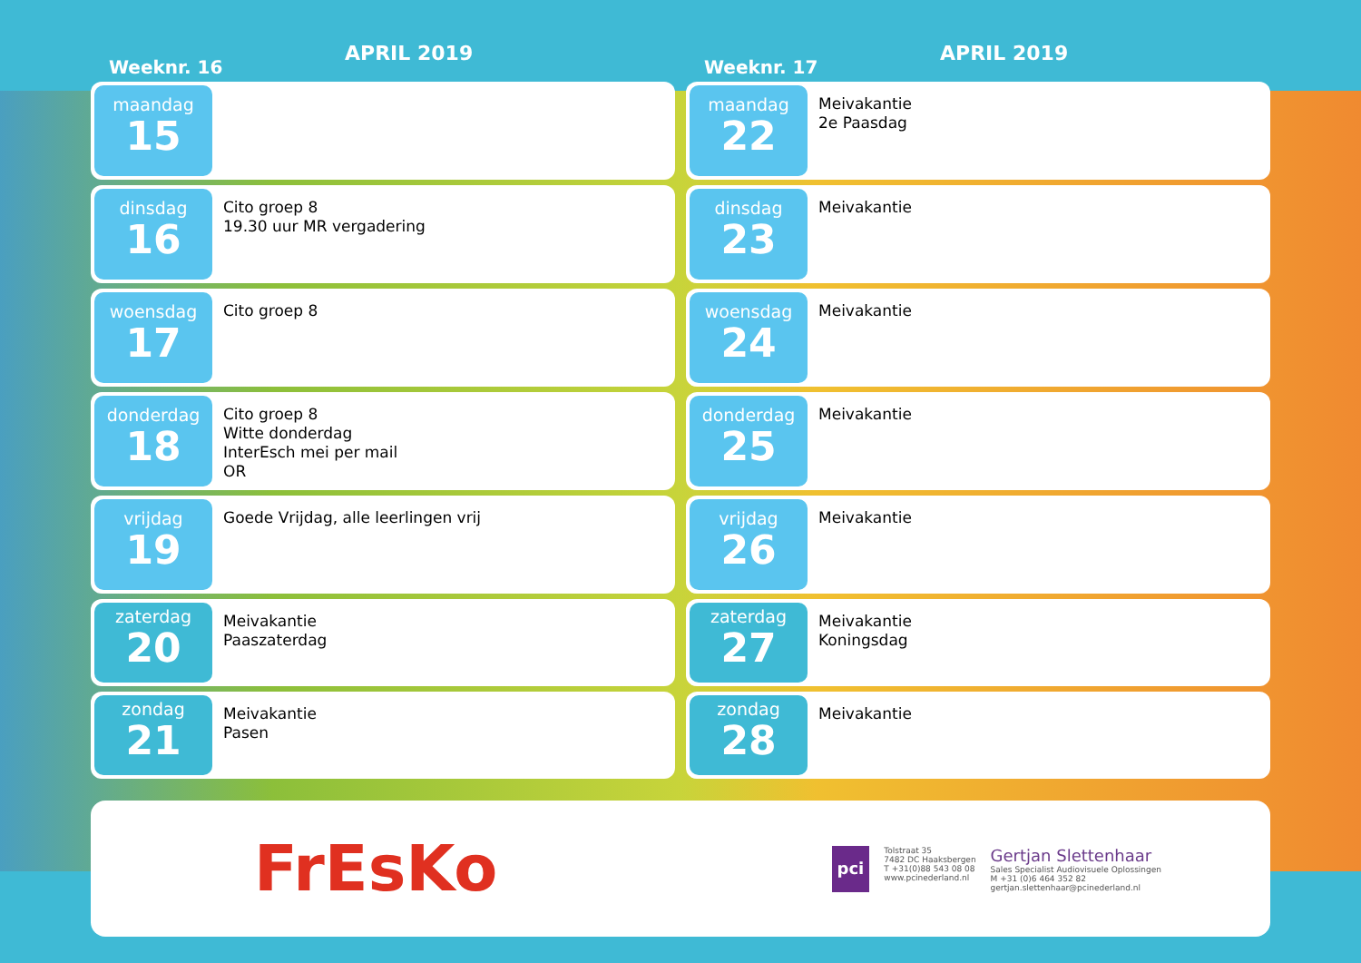Weeknr. 16
APRIL 2019
maandag
15
dinsdag
16
Cito groep 8
19.30 uur MR vergadering
woensdag
17
Cito groep 8
donderdag
18
Cito groep 8
Witte donderdag
InterEsch mei per mail
OR
vrijdag
19
Goede Vrijdag, alle leerlingen vrij
zaterdag
20
Meivakantie
Paaszaterdag
zondag
21
Meivakantie
Pasen
Weeknr. 17
APRIL 2019
maandag
22
Meivakantie
2e Paasdag
dinsdag
23
Meivakantie
woensdag
24
Meivakantie
donderdag
25
Meivakantie
vrijdag
26
Meivakantie
zaterdag
27
Meivakantie
Koningsdag
zondag
28
Meivakantie
FrEsKo
pci
Tolstraat 35
7482 DC Haaksbergen
T +31(0)88 543 08 08
www.pcinederland.nl
Gertjan Slettenhaar
Sales Specialist Audiovisuele Oplossingen
M +31 (0)6 464 352 82
gertjan.slettenhaar@pcinederland.nl